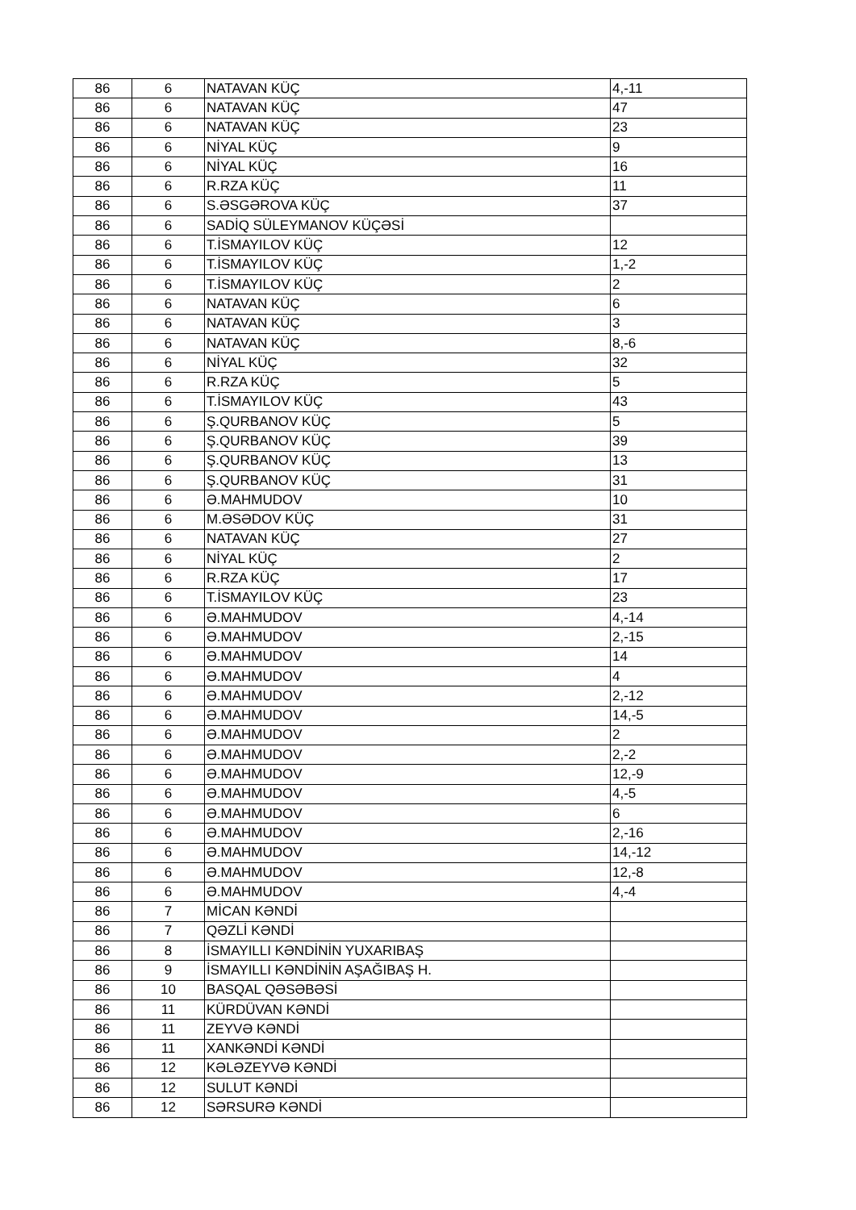| 86 | 6 | NATAVAN KÜÇ | 4,-11 |
| 86 | 6 | NATAVAN KÜÇ | 47 |
| 86 | 6 | NATAVAN KÜÇ | 23 |
| 86 | 6 | NİYAL KÜÇ | 9 |
| 86 | 6 | NİYAL KÜÇ | 16 |
| 86 | 6 | R.RZA KÜÇ | 11 |
| 86 | 6 | S.ƏSGƏROVA KÜÇ | 37 |
| 86 | 6 | SADİQ SÜLEYMANOV KÜÇƏSİ | |
| 86 | 6 | T.İSMAYILOV KÜÇ | 12 |
| 86 | 6 | T.İSMAYILOV KÜÇ | 1,-2 |
| 86 | 6 | T.İSMAYILOV KÜÇ | 2 |
| 86 | 6 | NATAVAN KÜÇ | 6 |
| 86 | 6 | NATAVAN KÜÇ | 3 |
| 86 | 6 | NATAVAN KÜÇ | 8,-6 |
| 86 | 6 | NİYAL KÜÇ | 32 |
| 86 | 6 | R.RZA KÜÇ | 5 |
| 86 | 6 | T.İSMAYILOV KÜÇ | 43 |
| 86 | 6 | Ş.QURBANOV KÜÇ | 5 |
| 86 | 6 | Ş.QURBANOV KÜÇ | 39 |
| 86 | 6 | Ş.QURBANOV KÜÇ | 13 |
| 86 | 6 | Ş.QURBANOV KÜÇ | 31 |
| 86 | 6 | Ə.MAHMUDOV | 10 |
| 86 | 6 | M.ƏSƏDOV KÜÇ | 31 |
| 86 | 6 | NATAVAN KÜÇ | 27 |
| 86 | 6 | NİYAL KÜÇ | 2 |
| 86 | 6 | R.RZA KÜÇ | 17 |
| 86 | 6 | T.İSMAYILOV KÜÇ | 23 |
| 86 | 6 | Ə.MAHMUDOV | 4,-14 |
| 86 | 6 | Ə.MAHMUDOV | 2,-15 |
| 86 | 6 | Ə.MAHMUDOV | 14 |
| 86 | 6 | Ə.MAHMUDOV | 4 |
| 86 | 6 | Ə.MAHMUDOV | 2,-12 |
| 86 | 6 | Ə.MAHMUDOV | 14,-5 |
| 86 | 6 | Ə.MAHMUDOV | 2 |
| 86 | 6 | Ə.MAHMUDOV | 2,-2 |
| 86 | 6 | Ə.MAHMUDOV | 12,-9 |
| 86 | 6 | Ə.MAHMUDOV | 4,-5 |
| 86 | 6 | Ə.MAHMUDOV | 6 |
| 86 | 6 | Ə.MAHMUDOV | 2,-16 |
| 86 | 6 | Ə.MAHMUDOV | 14,-12 |
| 86 | 6 | Ə.MAHMUDOV | 12,-8 |
| 86 | 6 | Ə.MAHMUDOV | 4,-4 |
| 86 | 7 | MİCAN KƏNDİ | |
| 86 | 7 | QƏZLİ KƏNDİ | |
| 86 | 8 | İSMAYILLI KƏNDİNİN YUXARIBAŞ | |
| 86 | 9 | İSMAYILLI KƏNDİNİN AŞAĞIBAŞ H. | |
| 86 | 10 | BASQAL QƏSƏBƏSİ | |
| 86 | 11 | KÜRDÜVAN KƏNDİ | |
| 86 | 11 | ZEYVƏ KƏNDİ | |
| 86 | 11 | XANKƏNDİ KƏNDİ | |
| 86 | 12 | KƏLƏZEYVƏ KƏNDİ | |
| 86 | 12 | SULUT KƏNDİ | |
| 86 | 12 | SƏRSURƏ KƏNDİ | |